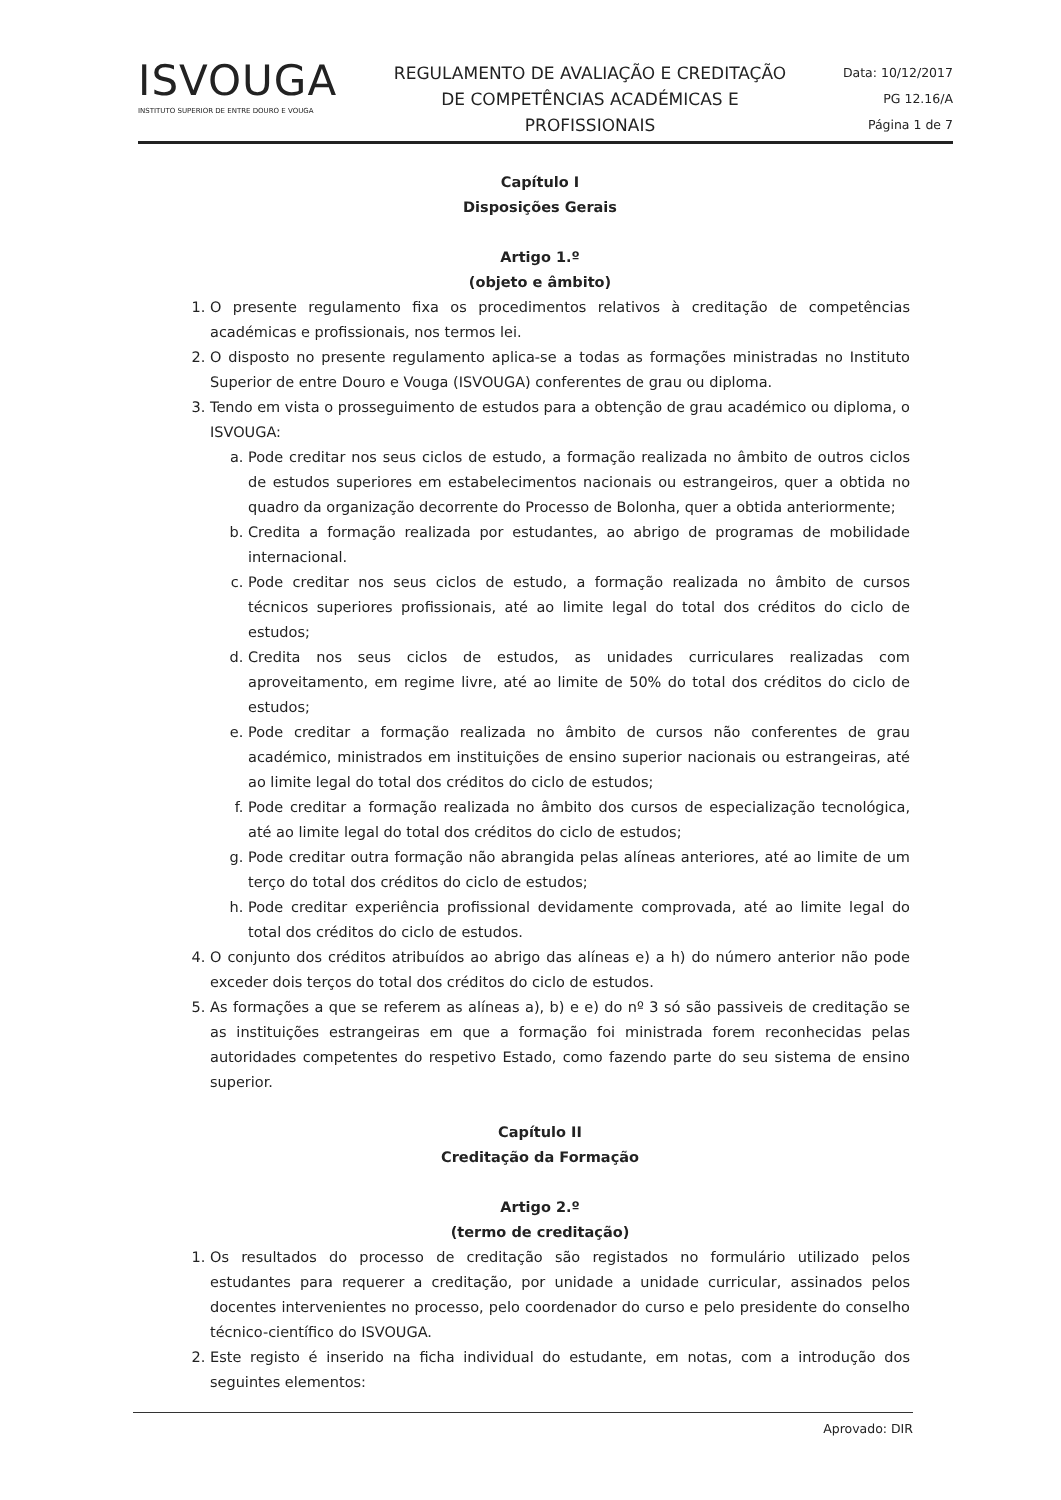ISVOUGA
INSTITUTO SUPERIOR DE ENTRE DOURO E VOUGA
REGULAMENTO DE AVALIAÇÃO E CREDITAÇÃO DE COMPETÊNCIAS ACADÉMICAS E PROFISSIONAIS
Data: 10/12/2017
PG 12.16/A
Página 1 de 7
Capítulo I
Disposições Gerais
Artigo 1.º
(objeto e âmbito)
1. O presente regulamento fixa os procedimentos relativos à creditação de competências académicas e profissionais, nos termos lei.
2. O disposto no presente regulamento aplica-se a todas as formações ministradas no Instituto Superior de entre Douro e Vouga (ISVOUGA) conferentes de grau ou diploma.
3. Tendo em vista o prosseguimento de estudos para a obtenção de grau académico ou diploma, o ISVOUGA:
a. Pode creditar nos seus ciclos de estudo, a formação realizada no âmbito de outros ciclos de estudos superiores em estabelecimentos nacionais ou estrangeiros, quer a obtida no quadro da organização decorrente do Processo de Bolonha, quer a obtida anteriormente;
b. Credita a formação realizada por estudantes, ao abrigo de programas de mobilidade internacional.
c. Pode creditar nos seus ciclos de estudo, a formação realizada no âmbito de cursos técnicos superiores profissionais, até ao limite legal do total dos créditos do ciclo de estudos;
d. Credita nos seus ciclos de estudos, as unidades curriculares realizadas com aproveitamento, em regime livre, até ao limite de 50% do total dos créditos do ciclo de estudos;
e. Pode creditar a formação realizada no âmbito de cursos não conferentes de grau académico, ministrados em instituições de ensino superior nacionais ou estrangeiras, até ao limite legal do total dos créditos do ciclo de estudos;
f. Pode creditar a formação realizada no âmbito dos cursos de especialização tecnológica, até ao limite legal do total dos créditos do ciclo de estudos;
g. Pode creditar outra formação não abrangida pelas alíneas anteriores, até ao limite de um terço do total dos créditos do ciclo de estudos;
h. Pode creditar experiência profissional devidamente comprovada, até ao limite legal do total dos créditos do ciclo de estudos.
4. O conjunto dos créditos atribuídos ao abrigo das alíneas e) a h) do número anterior não pode exceder dois terços do total dos créditos do ciclo de estudos.
5. As formações a que se referem as alíneas a), b) e e) do nº 3 só são passiveis de creditação se as instituições estrangeiras em que a formação foi ministrada forem reconhecidas pelas autoridades competentes do respetivo Estado, como fazendo parte do seu sistema de ensino superior.
Capítulo II
Creditação da Formação
Artigo 2.º
(termo de creditação)
1. Os resultados do processo de creditação são registados no formulário utilizado pelos estudantes para requerer a creditação, por unidade a unidade curricular, assinados pelos docentes intervenientes no processo, pelo coordenador do curso e pelo presidente do conselho técnico-científico do ISVOUGA.
2. Este registo é inserido na ficha individual do estudante, em notas, com a introdução dos seguintes elementos:
Aprovado: DIR